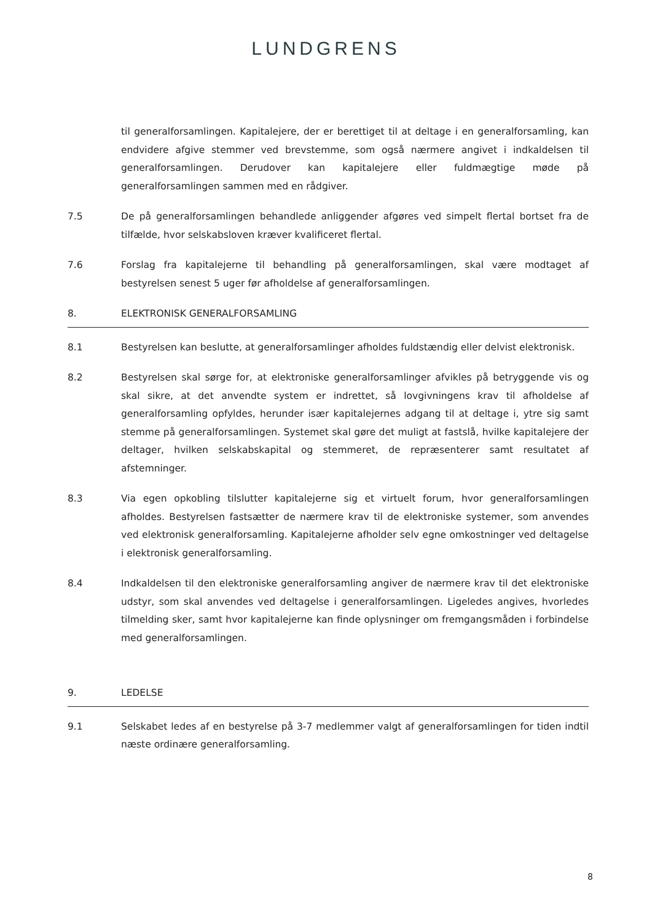LUNDGRENS
til generalforsamlingen. Kapitalejere, der er berettiget til at deltage i en generalforsamling, kan endvidere afgive stemmer ved brevstemme, som også nærmere angivet i indkaldelsen til generalforsamlingen. Derudover kan kapitalejere eller fuldmægtige møde på generalforsamlingen sammen med en rådgiver.
7.5 De på generalforsamlingen behandlede anliggender afgøres ved simpelt flertal bortset fra de tilfælde, hvor selskabsloven kræver kvalificeret flertal.
7.6 Forslag fra kapitalejerne til behandling på generalforsamlingen, skal være modtaget af bestyrelsen senest 5 uger før afholdelse af generalforsamlingen.
8. ELEKTRONISK GENERALFORSAMLING
8.1 Bestyrelsen kan beslutte, at generalforsamlinger afholdes fuldstændig eller delvist elektronisk.
8.2 Bestyrelsen skal sørge for, at elektroniske generalforsamlinger afvikles på betryggende vis og skal sikre, at det anvendte system er indrettet, så lovgivningens krav til afholdelse af generalforsamling opfyldes, herunder især kapitalejernes adgang til at deltage i, ytre sig samt stemme på generalforsamlingen. Systemet skal gøre det muligt at fastslå, hvilke kapitalejere der deltager, hvilken selskabskapital og stemmeret, de repræsenterer samt resultatet af afstemninger.
8.3 Via egen opkobling tilslutter kapitalejerne sig et virtuelt forum, hvor generalforsamlingen afholdes. Bestyrelsen fastsætter de nærmere krav til de elektroniske systemer, som anvendes ved elektronisk generalforsamling. Kapitalejerne afholder selv egne omkostninger ved deltagelse i elektronisk generalforsamling.
8.4 Indkaldelsen til den elektroniske generalforsamling angiver de nærmere krav til det elektroniske udstyr, som skal anvendes ved deltagelse i generalforsamlingen. Ligeledes angives, hvorledes tilmelding sker, samt hvor kapitalejerne kan finde oplysninger om fremgangsmåden i forbindelse med generalforsamlingen.
9. LEDELSE
9.1 Selskabet ledes af en bestyrelse på 3-7 medlemmer valgt af generalforsamlingen for tiden indtil næste ordinære generalforsamling.
8